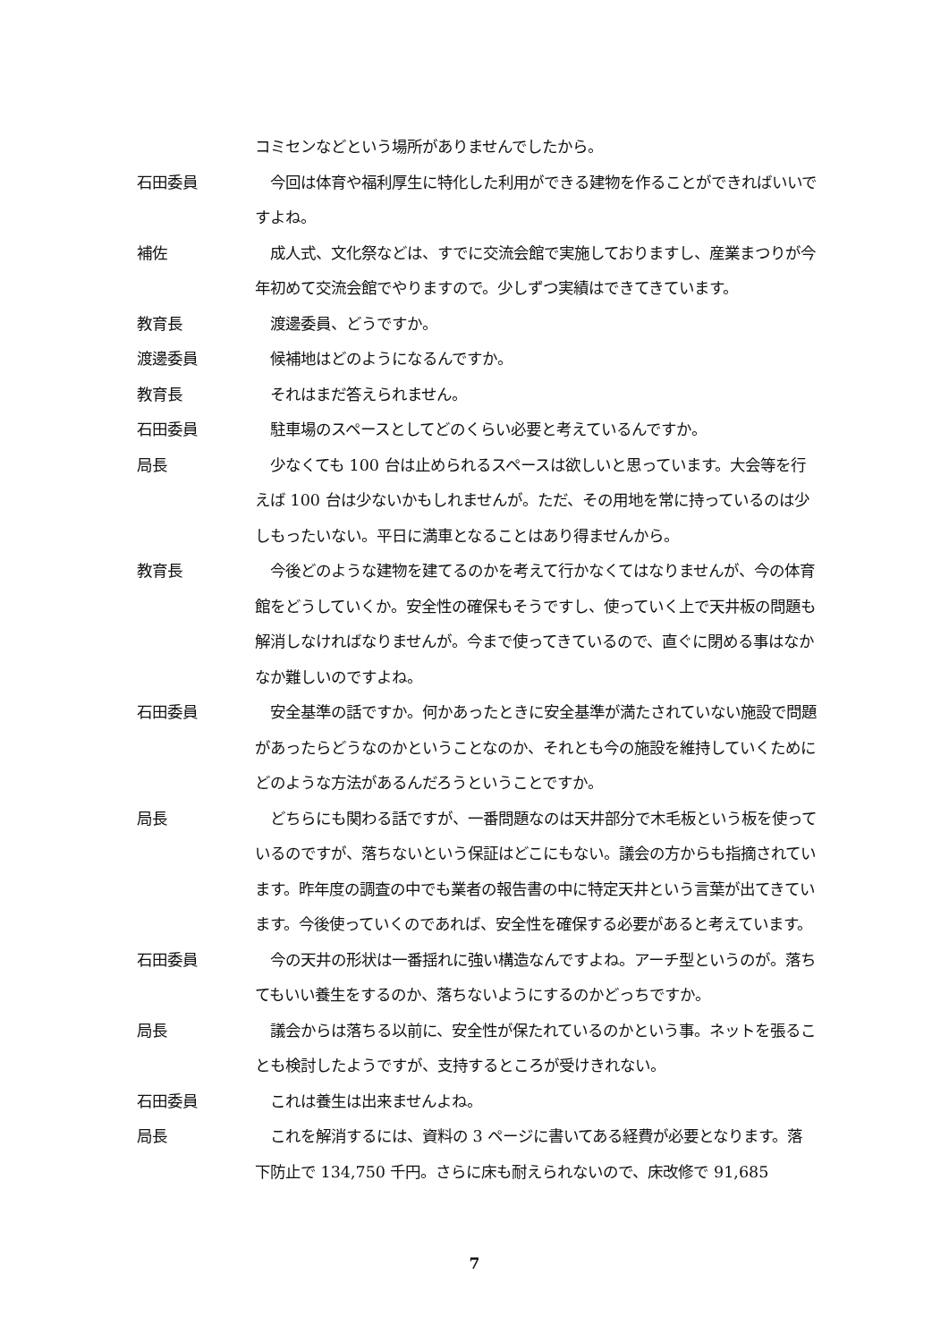コミセンなどという場所がありませんでしたから。
石田委員 　今回は体育や福利厚生に特化した利用ができる建物を作ることができればいいですよね。
補佐 　成人式、文化祭などは、すでに交流会館で実施しておりますし、産業まつりが今年初めて交流会館でやりますので。少しずつ実績はできてきています。
教育長 　渡邊委員、どうですか。
渡邊委員 　候補地はどのようになるんですか。
教育長 　それはまだ答えられません。
石田委員 　駐車場のスペースとしてどのくらい必要と考えているんですか。
局長 　少なくても 100 台は止められるスペースは欲しいと思っています。大会等を行えば 100 台は少ないかもしれませんが。ただ、その用地を常に持っているのは少しもったいない。平日に満車となることはあり得ませんから。
教育長 　今後どのような建物を建てるのかを考えて行かなくてはなりませんが、今の体育館をどうしていくか。安全性の確保もそうですし、使っていく上で天井板の問題も解消しなければなりませんが。今まで使ってきているので、直ぐに閉める事はなかなか難しいのですよね。
石田委員 　安全基準の話ですか。何かあったときに安全基準が満たされていない施設で問題があったらどうなのかということなのか、それとも今の施設を維持していくためにどのような方法があるんだろうということですか。
局長 　どちらにも関わる話ですが、一番問題なのは天井部分で木毛板という板を使っているのですが、落ちないという保証はどこにもない。議会の方からも指摘されています。昨年度の調査の中でも業者の報告書の中に特定天井という言葉が出てきています。今後使っていくのであれば、安全性を確保する必要があると考えています。
石田委員 　今の天井の形状は一番揺れに強い構造なんですよね。アーチ型というのが。落ちてもいい養生をするのか、落ちないようにするのかどっちですか。
局長 　議会からは落ちる以前に、安全性が保たれているのかという事。ネットを張ることも検討したようですが、支持するところが受けきれない。
石田委員 　これは養生は出来ませんよね。
局長 　これを解消するには、資料の 3 ページに書いてある経費が必要となります。落下防止で 134,750 千円。さらに床も耐えられないので、床改修で 91,685
7